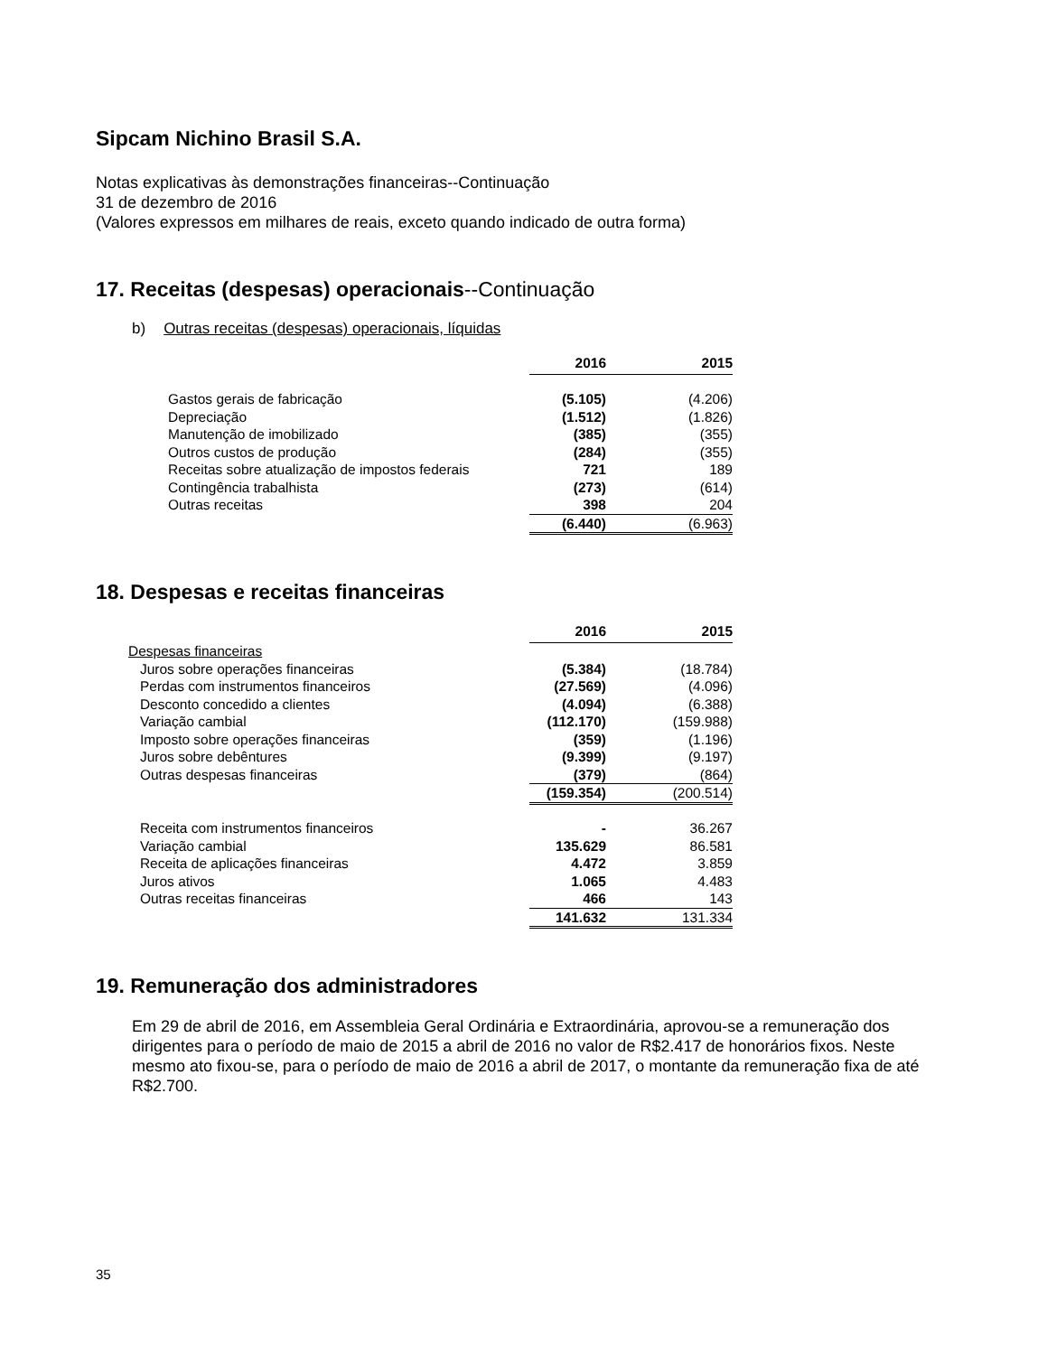Sipcam Nichino Brasil S.A.
Notas explicativas às demonstrações financeiras--Continuação
31 de dezembro de 2016
(Valores expressos em milhares de reais, exceto quando indicado de outra forma)
17. Receitas (despesas) operacionais--Continuação
b) Outras receitas (despesas) operacionais, líquidas
| | 2016 | 2015 |
| Gastos gerais de fabricação | (5.105) | (4.206) |
| Depreciação | (1.512) | (1.826) |
| Manutenção de imobilizado | (385) | (355) |
| Outros custos de produção | (284) | (355) |
| Receitas sobre atualização de impostos federais | 721 | 189 |
| Contingência trabalhista | (273) | (614) |
| Outras receitas | 398 | 204 |
| | (6.440) | (6.963) |
18. Despesas e receitas financeiras
| | 2016 | 2015 |
| Despesas financeiras | | |
| Juros sobre operações financeiras | (5.384) | (18.784) |
| Perdas com instrumentos financeiros | (27.569) | (4.096) |
| Desconto concedido a clientes | (4.094) | (6.388) |
| Variação cambial | (112.170) | (159.988) |
| Imposto sobre operações financeiras | (359) | (1.196) |
| Juros sobre debêntures | (9.399) | (9.197) |
| Outras despesas financeiras | (379) | (864) |
| | (159.354) | (200.514) |
| Receita com instrumentos financeiros | - | 36.267 |
| Variação cambial | 135.629 | 86.581 |
| Receita de aplicações financeiras | 4.472 | 3.859 |
| Juros ativos | 1.065 | 4.483 |
| Outras receitas financeiras | 466 | 143 |
| | 141.632 | 131.334 |
19. Remuneração dos administradores
Em 29 de abril de 2016, em Assembleia Geral Ordinária e Extraordinária, aprovou-se a remuneração dos dirigentes para o período de maio de 2015 a abril de 2016 no valor de R$2.417 de honorários fixos. Neste mesmo ato fixou-se, para o período de maio de 2016 a abril de 2017, o montante da remuneração fixa de até R$2.700.
35